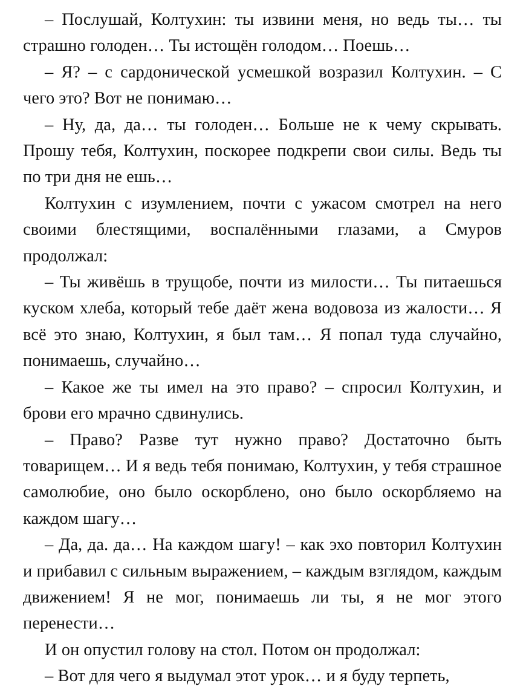– Послушай, Колтухин: ты извини меня, но ведь ты… ты страшно голоден… Ты истощён голодом… Поешь…
– Я? – с сардонической усмешкой возразил Колтухин. – С чего это? Вот не понимаю…
– Ну, да, да… ты голоден… Больше не к чему скрывать. Прошу тебя, Колтухин, поскорее подкрепи свои силы. Ведь ты по три дня не ешь…
Колтухин с изумлением, почти с ужасом смотрел на него своими блестящими, воспалёнными глазами, а Смуров продолжал:
– Ты живёшь в трущобе, почти из милости… Ты питаешься куском хлеба, который тебе даёт жена водовоза из жалости… Я всё это знаю, Колтухин, я был там… Я попал туда случайно, понимаешь, случайно…
– Какое же ты имел на это право? – спросил Колтухин, и брови его мрачно сдвинулись.
– Право? Разве тут нужно право? Достаточно быть товарищем… И я ведь тебя понимаю, Колтухин, у тебя страшное самолюбие, оно было оскорблено, оно было оскорбляемо на каждом шагу…
– Да, да. да… На каждом шагу! – как эхо повторил Колтухин и прибавил с сильным выражением, – каждым взглядом, каждым движением! Я не мог, понимаешь ли ты, я не мог этого перенести…
И он опустил голову на стол. Потом он продолжал:
– Вот для чего я выдумал этот урок… и я буду терпеть,